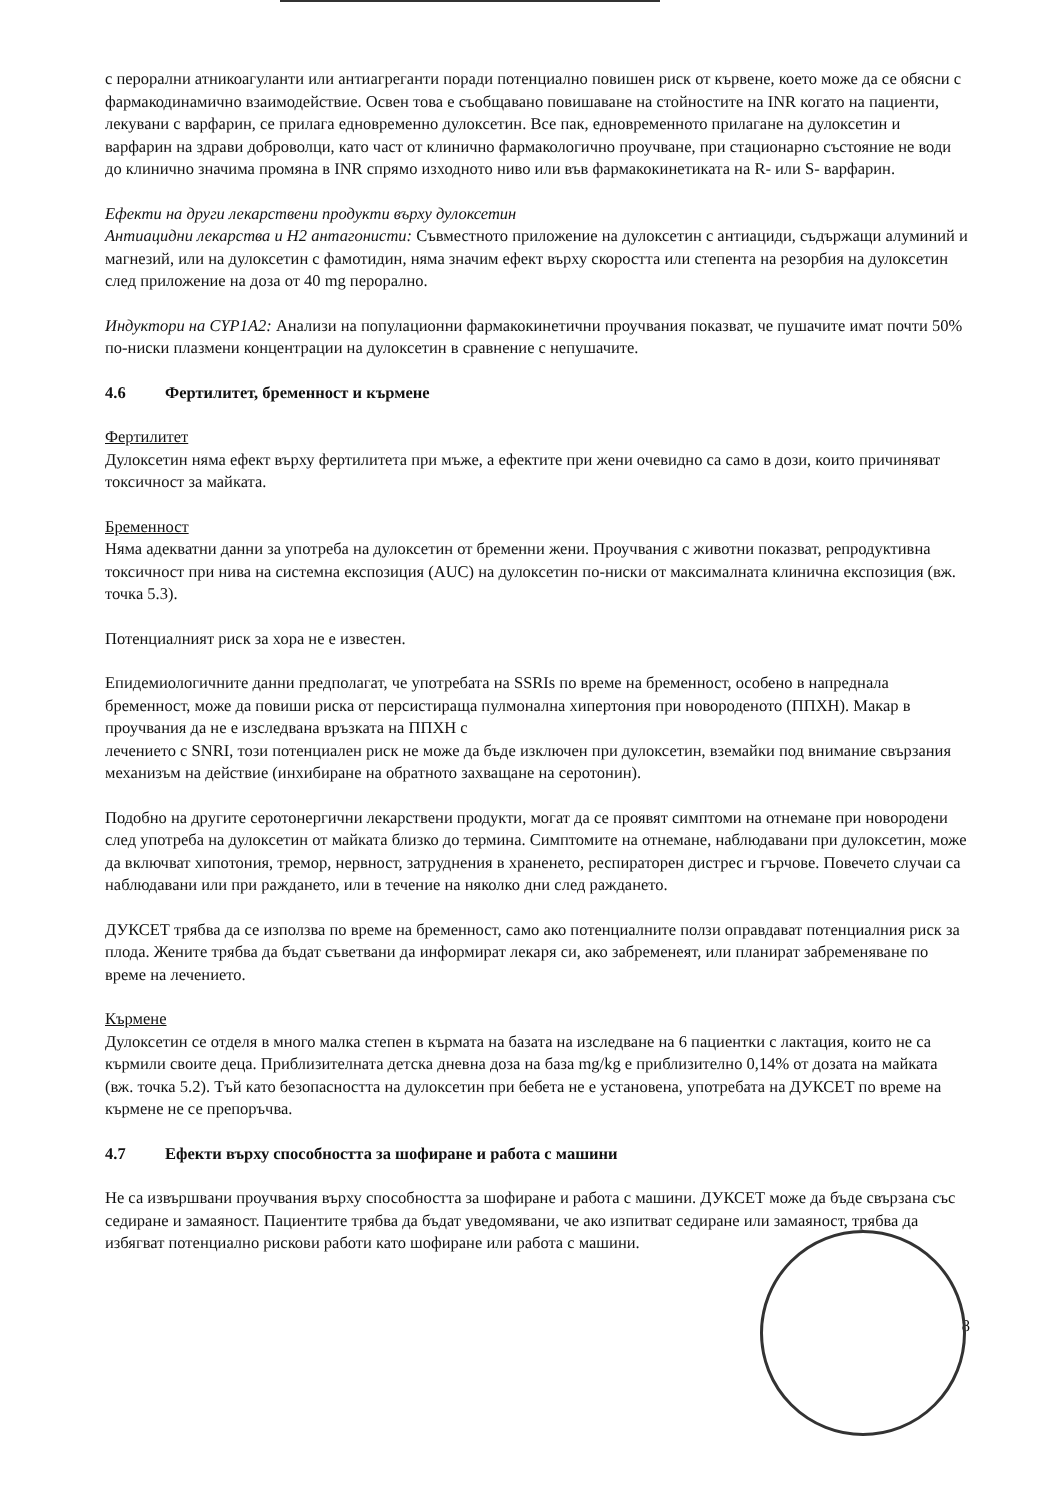с перорални атникоагуланти или антиагреганти поради потенциално повишен риск от кървене, което може да се обясни с фармакодинамично взаимодействие. Освен това е съобщавано повишаване на стойностите на INR когато на пациенти, лекувани с варфарин, се прилага едновременно дулоксетин. Все пак, едновременното прилагане на дулоксетин и варфарин на здрави доброволци, като част от клинично фармакологично проучване, при стационарно състояние не води до клинично значима промяна в INR спрямо изходното ниво или във фармакокинетиката на R- или S- варфарин.
Ефекти на други лекарствени продукти върху дулоксетин
Антиацидни лекарства и H2 антагонисти: Съвместното приложение на дулоксетин с антиациди, съдържащи алуминий и магнезий, или на дулоксетин с фамотидин, няма значим ефект върху скоростта или степента на резорбия на дулоксетин след приложение на доза от 40 mg перорално.
Индуктори на CYP1A2: Анализи на популационни фармакокинетични проучвания показват, че пушачите имат почти 50% по-ниски плазмени концентрации на дулоксетин в сравнение с непушачите.
4.6 Фертилитет, бременност и кърмене
Фертилитет
Дулоксетин няма ефект върху фертилитета при мъже, а ефектите при жени очевидно са само в дози, които причиняват токсичност за майката.
Бременност
Няма адекватни данни за употреба на дулоксетин от бременни жени. Проучвания с животни показват, репродуктивна токсичност при нива на системна експозиция (AUC) на дулоксетин по-ниски от максималната клинична експозиция (вж. точка 5.3).
Потенциалният риск за хора не е известен.
Епидемиологичните данни предполагат, че употребата на SSRIs по време на бременност, особено в напреднала бременност, може да повиши риска от персистираща пулмонална хипертония при новороденото (ППХН). Макар в проучвания да не е изследвана връзката на ППХН с
лечението с SNRI, този потенциален риск не може да бъде изключен при дулоксетин, вземайки под внимание свързания механизъм на действие (инхибиране на обратното захващане на серотонин).
Подобно на другите серотонергични лекарствени продукти, могат да се проявят симптоми на отнемане при новородени след употреба на дулоксетин от майката близко до термина. Симптомите на отнемане, наблюдавани при дулоксетин, може да включват хипотония, тремор, нервност, затруднения в храненето, респираторен дистрес и гърчове. Повечето случаи са наблюдавани или при раждането, или в течение на няколко дни след раждането.
ДУКСЕТ трябва да се използва по време на бременност, само ако потенциалните ползи оправдават потенциалния риск за плода. Жените трябва да бъдат съветвани да информират лекаря си, ако забременеят, или планират забременяване по време на лечението.
Кърмене
Дулоксетин се отделя в много малка степен в кърмата на базата на изследване на 6 пациентки с лактация, които не са кърмили своите деца. Приблизителната детска дневна доза на база mg/kg е приблизително 0,14% от дозата на майката (вж. точка 5.2). Тъй като безопасността на дулоксетин при бебета не е установена, употребата на ДУКСЕТ по време на кърмене не се препоръчва.
4.7 Ефекти върху способността за шофиране и работа с машини
Не са извършвани проучвания върху способността за шофиране и работа с машини. ДУКСЕТ може да бъде свързана със седиране и замаяност. Пациентите трябва да бъдат уведомявани, че ако изпитват седиране или замаяност, трябва да избягват потенциално рискови работи като шофиране или работа с машини.
8